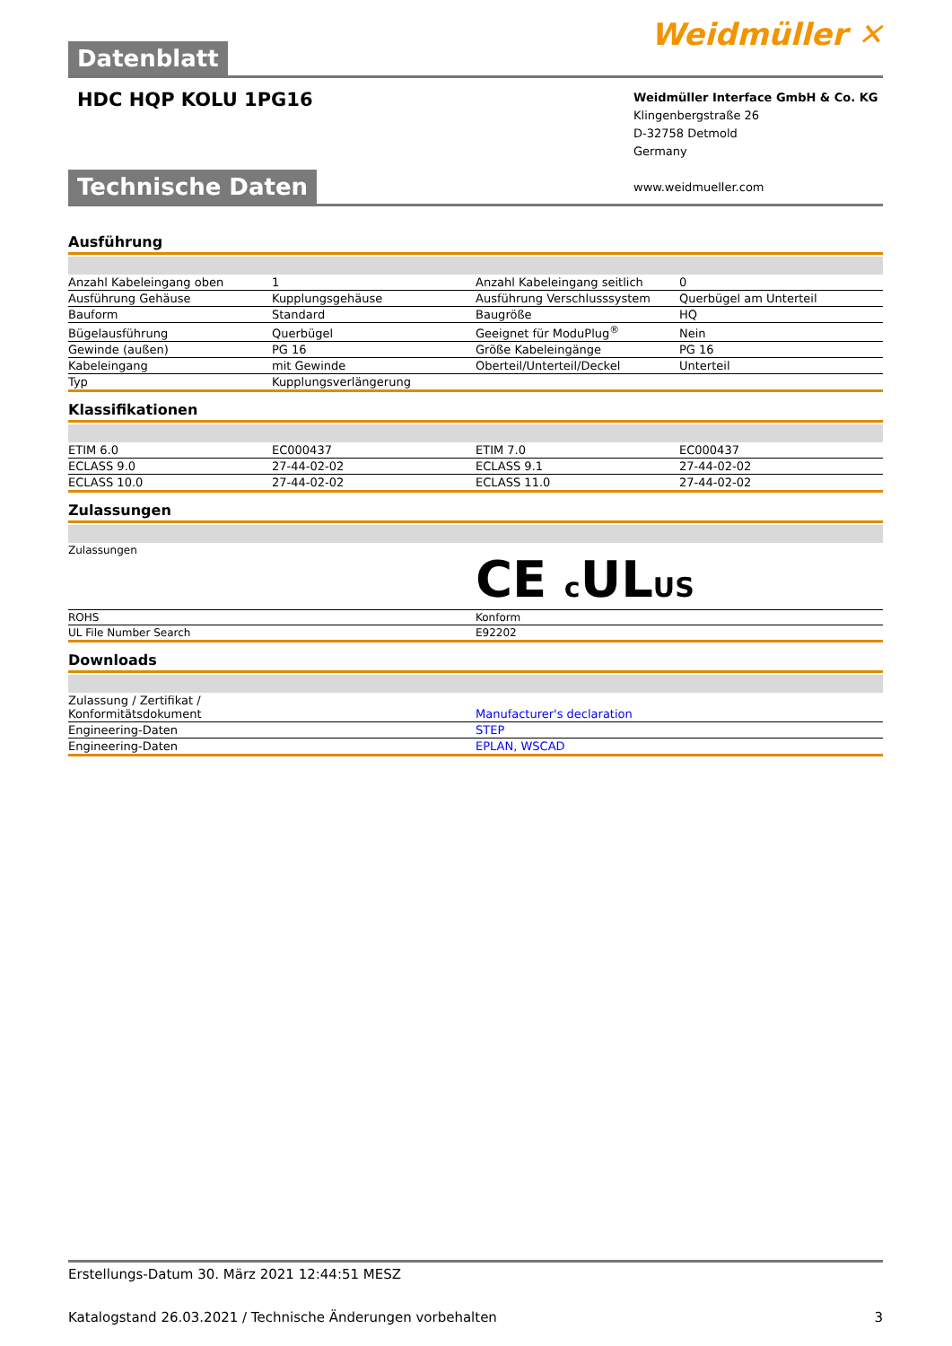Datenblatt
Weidmüller ✕
HDC HQP KOLU 1PG16
Weidmüller Interface GmbH & Co. KG
Klingenbergstraße 26
D-32758 Detmold
Germany
www.weidmueller.com
Technische Daten
Ausführung
| Anzahl Kabeleingang oben | 1 | | Anzahl Kabeleingang seitlich | 0 |
| Ausführung Gehäuse | Kupplungsgehäuse | | Ausführung Verschlusssystem | Querbügel am Unterteil |
| Bauform | Standard | | Baugröße | HQ |
| Bügelausführung | Querbügel | | Geeignet für ModuPlug<sup>®</sup> | Nein |
| Gewinde (außen) | PG 16 | | Größe Kabeleingänge | PG 16 |
| Kabeleingang | mit Gewinde | | Oberteil/Unterteil/Deckel | Unterteil |
| Typ | Kupplungsverlängerung | | | |
Klassifikationen
| ETIM 6.0 | EC000437 | | ETIM 7.0 | EC000437 |
| ECLASS 9.0 | 27-44-02-02 | | ECLASS 9.1 | 27-44-02-02 |
| ECLASS 10.0 | 27-44-02-02 | | ECLASS 11.0 | 27-44-02-02 |
Zulassungen
| Zulassungen | CE c UL US |
| ROHS | Konform |
| UL File Number Search | E92202 |
Downloads
| Zulassung / Zertifikat / Konformitätsdokument | Manufacturer's declaration |
| Engineering-Daten | STEP |
| Engineering-Daten | EPLAN, WSCAD |
Erstellungs-Datum 30. März 2021 12:44:51 MESZ
Katalogstand 26.03.2021 / Technische Änderungen vorbehalten 3